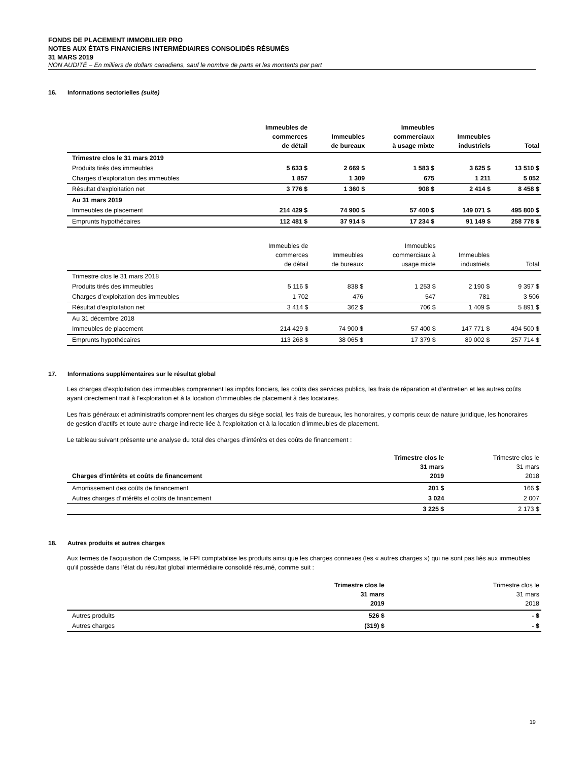FONDS DE PLACEMENT IMMOBILIER PRO
NOTES AUX ÉTATS FINANCIERS INTERMÉDIAIRES CONSOLIDÉS RÉSUMÉS
31 MARS 2019
NON AUDITÉ – En milliers de dollars canadiens, sauf le nombre de parts et les montants par part
16. Informations sectorielles (suite)
| | Immeubles de commerces de détail | Immeubles de bureaux | Immeubles commerciaux à usage mixte | Immeubles industriels | Total |
| --- | --- | --- | --- | --- | --- |
| Trimestre clos le 31 mars 2019 | | | | | |
| Produits tirés des immeubles | 5 633 $ | 2 669 $ | 1 583 $ | 3 625 $ | 13 510 $ |
| Charges d’exploitation des immeubles | 1 857 | 1 309 | 675 | 1 211 | 5 052 |
| Résultat d’exploitation net | 3 776 $ | 1 360 $ | 908 $ | 2 414 $ | 8 458 $ |
| Au 31 mars 2019 | | | | | |
| Immeubles de placement | 214 429 $ | 74 900 $ | 57 400 $ | 149 071 $ | 495 800 $ |
| Emprunts hypothécaires | 112 481 $ | 37 914 $ | 17 234 $ | 91 149 $ | 258 778 $ |
| | Immeubles de commerces de détail | Immeubles de bureaux | Immeubles commerciaux à usage mixte | Immeubles industriels | Total |
| --- | --- | --- | --- | --- | --- |
| Trimestre clos le 31 mars 2018 | | | | | |
| Produits tirés des immeubles | 5 116 $ | 838 $ | 1 253 $ | 2 190 $ | 9 397 $ |
| Charges d’exploitation des immeubles | 1 702 | 476 | 547 | 781 | 3 506 |
| Résultat d’exploitation net | 3 414 $ | 362 $ | 706 $ | 1 409 $ | 5 891 $ |
| Au 31 décembre 2018 | | | | | |
| Immeubles de placement | 214 429 $ | 74 900 $ | 57 400 $ | 147 771 $ | 494 500 $ |
| Emprunts hypothécaires | 113 268 $ | 38 065 $ | 17 379 $ | 89 002 $ | 257 714 $ |
17. Informations supplémentaires sur le résultat global
Les charges d’exploitation des immeubles comprennent les impôts fonciers, les coûts des services publics, les frais de réparation et d’entretien et les autres coûts ayant directement trait à l’exploitation et à la location d’immeubles de placement à des locataires.
Les frais généraux et administratifs comprennent les charges du siège social, les frais de bureaux, les honoraires, y compris ceux de nature juridique, les honoraires de gestion d’actifs et toute autre charge indirecte liée à l’exploitation et à la location d’immeubles de placement.
Le tableau suivant présente une analyse du total des charges d’intérêts et des coûts de financement :
| Charges d’intérêts et coûts de financement | Trimestre clos le 31 mars 2019 | Trimestre clos le 31 mars 2018 |
| --- | --- | --- |
| Amortissement des coûts de financement | 201 $ | 166 $ |
| Autres charges d’intérêts et coûts de financement | 3 024 | 2 007 |
| | 3 225 $ | 2 173 $ |
18. Autres produits et autres charges
Aux termes de l’acquisition de Compass, le FPI comptabilise les produits ainsi que les charges connexes (les « autres charges ») qui ne sont pas liés aux immeubles qu’il possède dans l’état du résultat global intermédiaire consolidé résumé, comme suit :
| | Trimestre clos le 31 mars 2019 | Trimestre clos le 31 mars 2018 |
| --- | --- | --- |
| Autres produits | 526 $ | - $ |
| Autres charges | (319) $ | - $ |
19